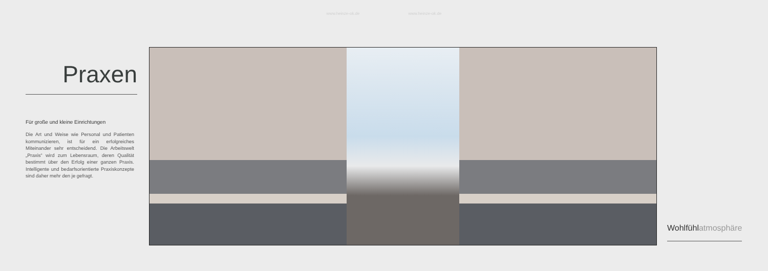www.heinze-ok.de www.heinze-ok.de
Praxen
Für große und kleine Einrichtungen
Die Art und Weise wie Personal und Patienten kommunizieren, ist für ein erfolgreiches Miteinander sehr entscheidend. Die Arbeitswelt „Praxis“ wird zum Lebensraum, deren Qualität bestimmt über den Erfolg einer ganzen Praxis. Intelligente und bedarfsorientierte Praxiskonzepte sind daher mehr den je gefragt.
Wohlfühlatmosphäre